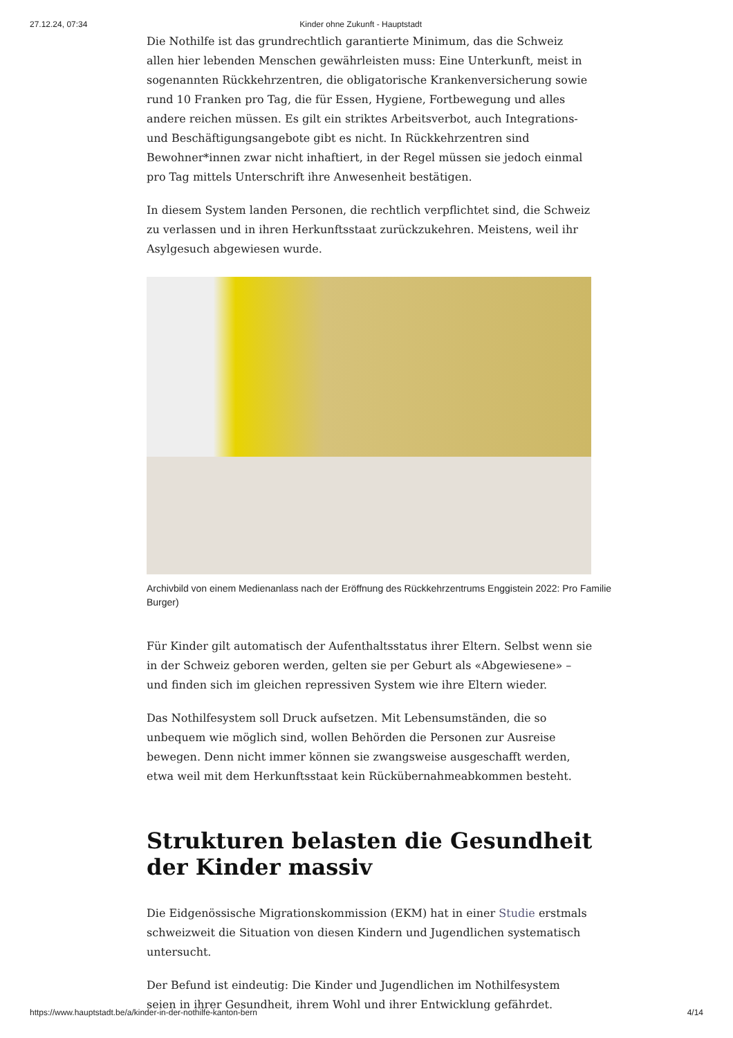27.12.24, 07:34 Kinder ohne Zukunft - Hauptstadt
Die Nothilfe ist das grundrechtlich garantierte Minimum, das die Schweiz allen hier lebenden Menschen gewährleisten muss: Eine Unterkunft, meist in sogenannten Rückkehrzentren, die obligatorische Krankenversicherung sowie rund 10 Franken pro Tag, die für Essen, Hygiene, Fortbewegung und alles andere reichen müssen. Es gilt ein striktes Arbeitsverbot, auch Integrations- und Beschäftigungsangebote gibt es nicht. In Rückkehrzentren sind Bewohner*innen zwar nicht inhaftiert, in der Regel müssen sie jedoch einmal pro Tag mittels Unterschrift ihre Anwesenheit bestätigen.
In diesem System landen Personen, die rechtlich verpflichtet sind, die Schweiz zu verlassen und in ihren Herkunftsstaat zurückzukehren. Meistens, weil ihr Asylgesuch abgewiesen wurde.
Archivbild von einem Medienanlass nach der Eröffnung des Rückkehrzentrums Enggistein 2022: Pro Familie
Burger)
Für Kinder gilt automatisch der Aufenthaltsstatus ihrer Eltern. Selbst wenn sie in der Schweiz geboren werden, gelten sie per Geburt als «Abgewiesene» – und finden sich im gleichen repressiven System wie ihre Eltern wieder.
Das Nothilfesystem soll Druck aufsetzen. Mit Lebensumständen, die so unbequem wie möglich sind, wollen Behörden die Personen zur Ausreise bewegen. Denn nicht immer können sie zwangsweise ausgeschafft werden, etwa weil mit dem Herkunftsstaat kein Rückübernahmeabkommen besteht.
Strukturen belasten die Gesundheit der Kinder massiv
Die Eidgenössische Migrationskommission (EKM) hat in einer Studie erstmals schweizweit die Situation von diesen Kindern und Jugendlichen systematisch untersucht.
Der Befund ist eindeutig: Die Kinder und Jugendlichen im Nothilfesystem seien in ihrer Gesundheit, ihrem Wohl und ihrer Entwicklung gefährdet.
https://www.hauptstadt.be/a/kinder-in-der-nothilfe-kanton-bern 4/14